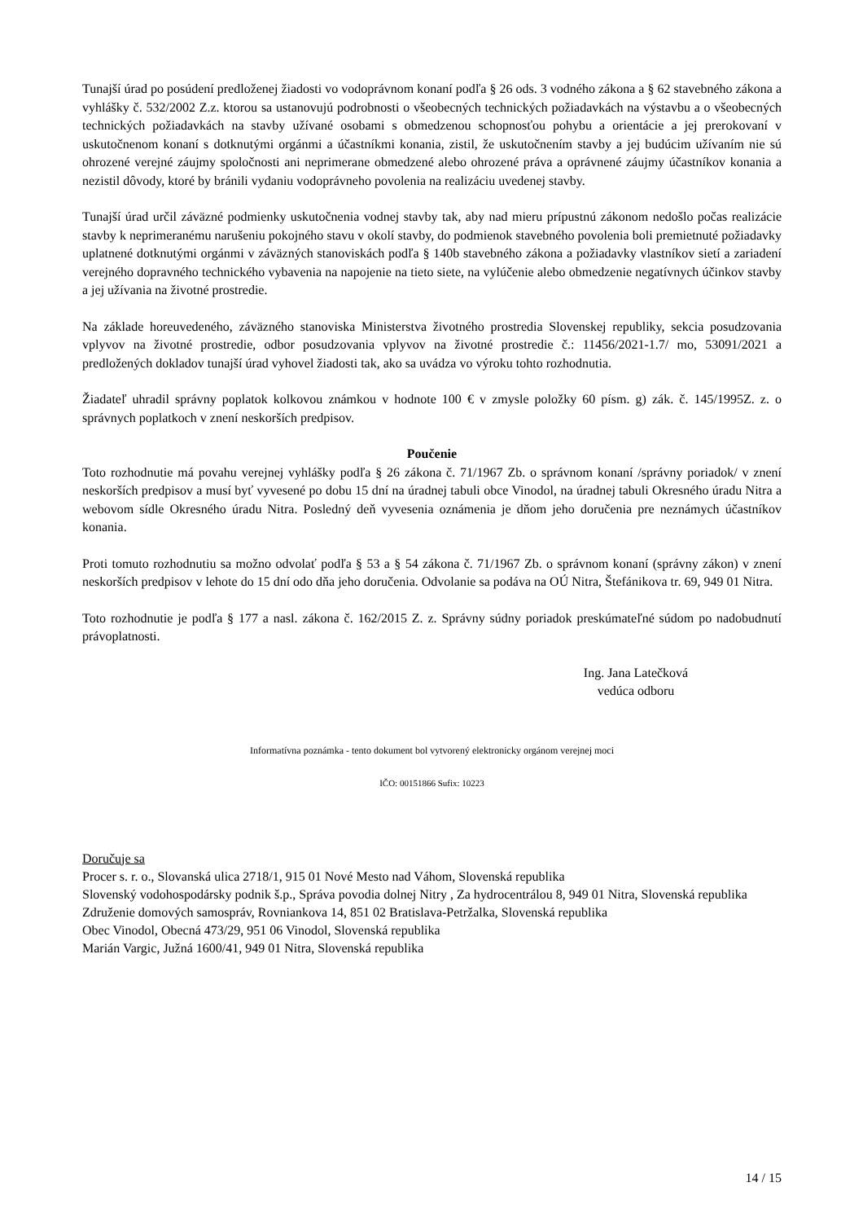Tunajší úrad po posúdení predloženej žiadosti vo vodoprávnom konaní podľa § 26 ods. 3 vodného zákona a § 62 stavebného zákona a vyhlášky č. 532/2002 Z.z. ktorou sa ustanovujú podrobnosti o všeobecných technických požiadavkách na výstavbu a o všeobecných technických požiadavkách na stavby užívané osobami s obmedzenou schopnosťou pohybu a orientácie a jej prerokovaní v uskutočnenom konaní s dotknutými orgánmi a účastníkmi konania, zistil, že uskutočnením stavby a jej budúcim užívaním nie sú ohrozené verejné záujmy spoločnosti ani neprimerane obmedzené alebo ohrozené práva a oprávnené záujmy účastníkov konania a nezistil dôvody, ktoré by bránili vydaniu vodoprávneho povolenia na realizáciu uvedenej stavby.
Tunajší úrad určil záväzné podmienky uskutočnenia vodnej stavby tak, aby nad mieru prípustnú zákonom nedošlo počas realizácie stavby k neprimeranému narušeniu pokojného stavu v okolí stavby, do podmienok stavebného povolenia boli premietnuté požiadavky uplatnené dotknutými orgánmi v záväzných stanoviskách podľa § 140b stavebného zákona a požiadavky vlastníkov sietí a zariadení verejného dopravného technického vybavenia na napojenie na tieto siete, na vylúčenie alebo obmedzenie negatívnych účinkov stavby a jej užívania na životné prostredie.
Na základe horeuvedeného, záväzného stanoviska Ministerstva životného prostredia Slovenskej republiky, sekcia posudzovania vplyvov na životné prostredie, odbor posudzovania vplyvov na životné prostredie č.: 11456/2021-1.7/ mo, 53091/2021 a predložených dokladov tunajší úrad vyhovel žiadosti tak, ako sa uvádza vo výroku tohto rozhodnutia.
Žiadateľ uhradil správny poplatok kolkovou známkou v hodnote 100 € v zmysle položky 60 písm. g) zák. č. 145/1995Z. z. o správnych poplatkoch v znení neskorších predpisov.
Poučenie
Toto rozhodnutie má povahu verejnej vyhlášky podľa § 26 zákona č. 71/1967 Zb. o správnom konaní /správny poriadok/ v znení neskorších predpisov a musí byť vyvesené po dobu 15 dní na úradnej tabuli obce Vinodol, na úradnej tabuli Okresného úradu Nitra a webovom sídle Okresného úradu Nitra. Posledný deň vyvesenia oznámenia je dňom jeho doručenia pre neznámych účastníkov konania.
Proti tomuto rozhodnutiu sa možno odvolať podľa § 53 a § 54 zákona č. 71/1967 Zb. o správnom konaní (správny zákon) v znení neskorších predpisov v lehote do 15 dní odo dňa jeho doručenia. Odvolanie sa podáva na OÚ Nitra, Štefánikova tr. 69, 949 01 Nitra.
Toto rozhodnutie je podľa § 177 a nasl. zákona č. 162/2015 Z. z. Správny súdny poriadok preskúmateľné súdom po nadobudnutí právoplatnosti.
Ing. Jana Latečková
vedúca odboru
Informatívna poznámka - tento dokument bol vytvorený elektronicky orgánom verejnej moci
IČO: 00151866 Sufix: 10223
Doručuje sa
Procer s. r. o., Slovanská ulica 2718/1, 915 01 Nové Mesto nad Váhom, Slovenská republika
Slovenský vodohospodársky podnik š.p., Správa povodia dolnej Nitry , Za hydrocentrálou 8, 949 01 Nitra, Slovenská republika
Združenie domových samospráv, Rovniankova 14, 851 02 Bratislava-Petržalka, Slovenská republika
Obec Vinodol, Obecná 473/29, 951 06 Vinodol, Slovenská republika
Marián Vargic, Južná 1600/41, 949 01 Nitra, Slovenská republika
14 / 15